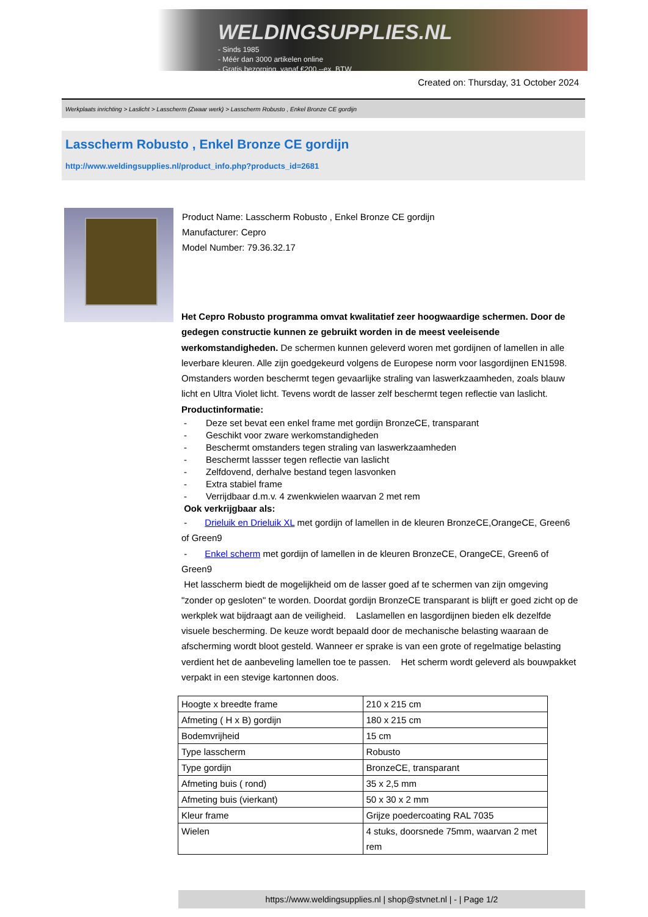WELDINGSUPPLIES.NL
- Sinds 1985
- Méér dan 3000 artikelen online
- Gratis bezorging, vanaf €200,--ex. BTW
Created on: Thursday, 31 October 2024
Werkplaats inrichting > Laslicht > Lasscherm (Zwaar werk) > Lasscherm Robusto , Enkel Bronze CE gordijn
Lasscherm Robusto , Enkel Bronze CE gordijn
http://www.weldingsupplies.nl/product_info.php?products_id=2681
Product Name: Lasscherm Robusto , Enkel Bronze CE gordijn
Manufacturer: Cepro
Model Number: 79.36.32.17
Het Cepro Robusto programma omvat kwalitatief zeer hoogwaardige schermen. Door de gedegen constructie kunnen ze gebruikt worden in de meest veeleisende werkomstandigheden. De schermen kunnen geleverd woren met gordijnen of lamellen in alle leverbare kleuren. Alle zijn goedgekeurd volgens de Europese norm voor lasgordijnen EN1598. Omstanders worden beschermt tegen gevaarlijke straling van laswerkzaamheden, zoals blauw licht en Ultra Violet licht. Tevens wordt de lasser zelf beschermt tegen reflectie van laslicht. Productinformatie:
- Deze set bevat een enkel frame met gordijn BronzeCE, transparant
- Geschikt voor zware werkomstandigheden
- Beschermt omstanders tegen straling van laswerkzaamheden
- Beschermt lassser tegen reflectie van laslicht
- Zelfdovend, derhalve bestand tegen lasvonken
- Extra stabiel frame
- Verrijdbaar d.m.v. 4 zwenkwielen waarvan 2 met rem
Ook verkrijgbaar als:
- Drieluik en Drieluik XL met gordijn of lamellen in de kleuren BronzeCE,OrangeCE, Green6 of Green9
- Enkel scherm met gordijn of lamellen in de kleuren BronzeCE, OrangeCE, Green6 of Green9
Het lasscherm biedt de mogelijkheid om de lasser goed af te schermen van zijn omgeving "zonder op gesloten" te worden. Doordat gordijn BronzeCE transparant is blijft er goed zicht op de werkplek wat bijdraagt aan de veiligheid. Laslamellen en lasgordijnen bieden elk dezelfde visuele bescherming. De keuze wordt bepaald door de mechanische belasting waaraan de afscherming wordt bloot gesteld. Wanneer er sprake is van een grote of regelmatige belasting verdient het de aanbeveling lamellen toe te passen. Het scherm wordt geleverd als bouwpakket verpakt in een stevige kartonnen doos.
| Hoogte x breedte frame | 210 x 215 cm |
| Afmeting ( H x B) gordijn | 180 x 215 cm |
| Bodemvrijheid | 15 cm |
| Type lasscherm | Robusto |
| Type gordijn | BronzeCE, transparant |
| Afmeting buis ( rond) | 35 x 2,5 mm |
| Afmeting buis (vierkant) | 50 x 30 x 2 mm |
| Kleur frame | Grijze poedercoating RAL 7035 |
| Wielen | 4 stuks, doorsnede 75mm, waarvan 2 met rem |
https://www.weldingsupplies.nl | shop@stvnet.nl | - | Page 1/2